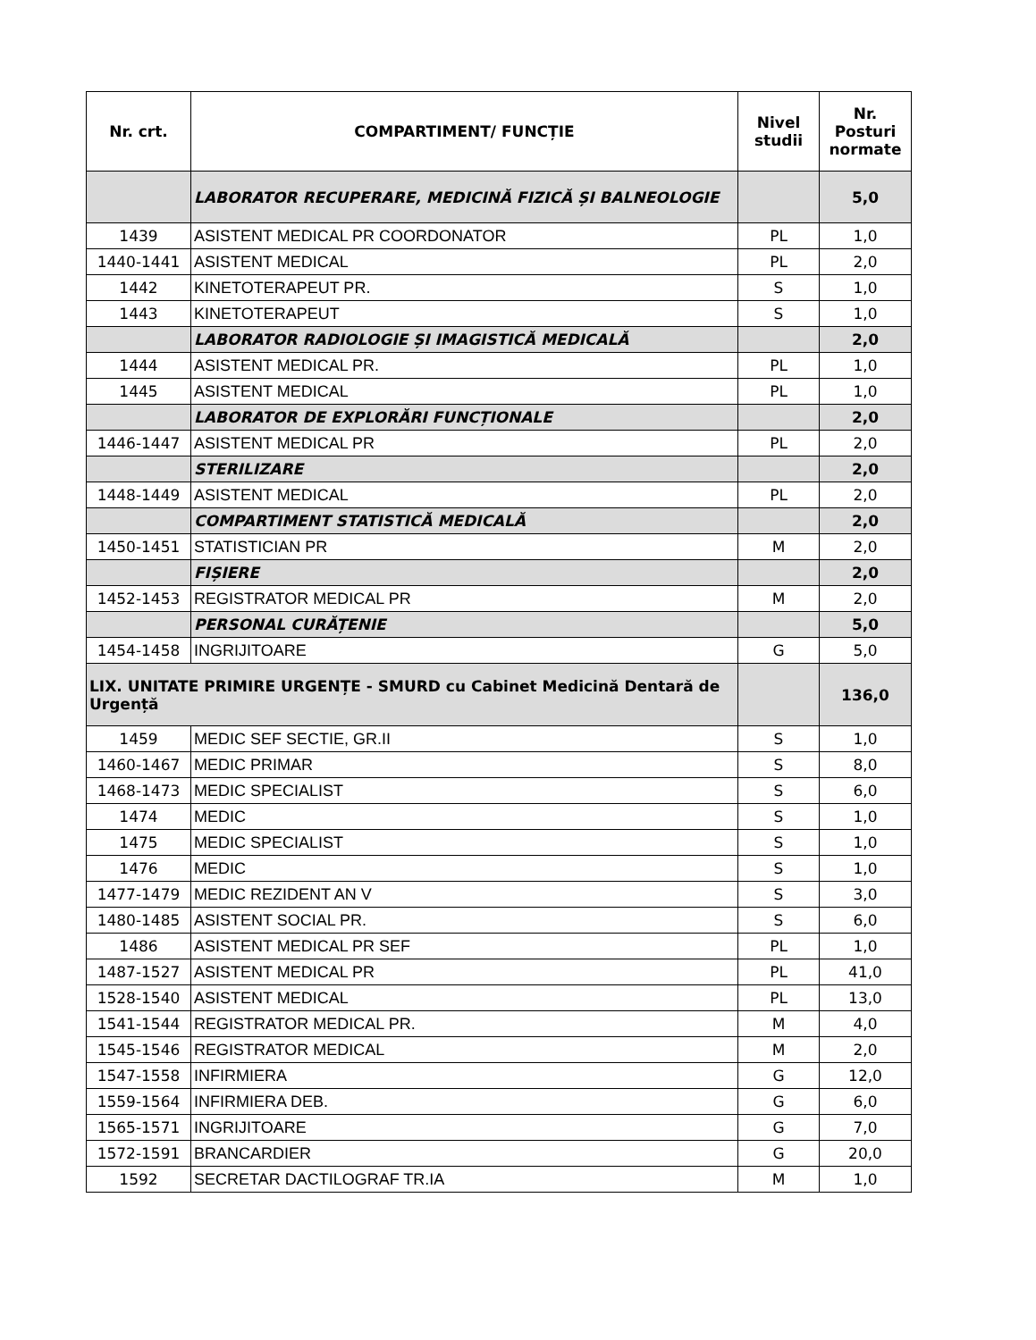| Nr. crt. | COMPARTIMENT/ FUNCȚIE | Nivel studii | Nr. Posturi normate |
| --- | --- | --- | --- |
| | LABORATOR RECUPERARE, MEDICINĂ FIZICĂ ȘI BALNEOLOGIE | | 5,0 |
| 1439 | ASISTENT MEDICAL PR COORDONATOR | PL | 1,0 |
| 1440-1441 | ASISTENT MEDICAL | PL | 2,0 |
| 1442 | KINETOTERAPEUT PR. | S | 1,0 |
| 1443 | KINETOTERAPEUT | S | 1,0 |
| | LABORATOR RADIOLOGIE ȘI IMAGISTICĂ MEDICALĂ | | 2,0 |
| 1444 | ASISTENT MEDICAL PR. | PL | 1,0 |
| 1445 | ASISTENT MEDICAL | PL | 1,0 |
| | LABORATOR DE EXPLORĂRI FUNCȚIONALE | | 2,0 |
| 1446-1447 | ASISTENT MEDICAL PR | PL | 2,0 |
| | STERILIZARE | | 2,0 |
| 1448-1449 | ASISTENT MEDICAL | PL | 2,0 |
| | COMPARTIMENT STATISTICĂ MEDICALĂ | | 2,0 |
| 1450-1451 | STATISTICIAN PR | M | 2,0 |
| | FIȘIERE | | 2,0 |
| 1452-1453 | REGISTRATOR MEDICAL PR | M | 2,0 |
| | PERSONAL CURĂȚENIE | | 5,0 |
| 1454-1458 | INGRIJITOARE | G | 5,0 |
| LIX. UNITATE PRIMIRE URGENȚE - SMURD cu Cabinet Medicină Dentară de Urgență | | | 136,0 |
| 1459 | MEDIC SEF SECTIE, GR.II | S | 1,0 |
| 1460-1467 | MEDIC PRIMAR | S | 8,0 |
| 1468-1473 | MEDIC SPECIALIST | S | 6,0 |
| 1474 | MEDIC | S | 1,0 |
| 1475 | MEDIC SPECIALIST | S | 1,0 |
| 1476 | MEDIC | S | 1,0 |
| 1477-1479 | MEDIC REZIDENT AN V | S | 3,0 |
| 1480-1485 | ASISTENT SOCIAL PR. | S | 6,0 |
| 1486 | ASISTENT MEDICAL PR SEF | PL | 1,0 |
| 1487-1527 | ASISTENT MEDICAL PR | PL | 41,0 |
| 1528-1540 | ASISTENT MEDICAL | PL | 13,0 |
| 1541-1544 | REGISTRATOR MEDICAL PR. | M | 4,0 |
| 1545-1546 | REGISTRATOR MEDICAL | M | 2,0 |
| 1547-1558 | INFIRMIERA | G | 12,0 |
| 1559-1564 | INFIRMIERA DEB. | G | 6,0 |
| 1565-1571 | INGRIJITOARE | G | 7,0 |
| 1572-1591 | BRANCARDIER | G | 20,0 |
| 1592 | SECRETAR DACTILOGRAF TR.IA | M | 1,0 |